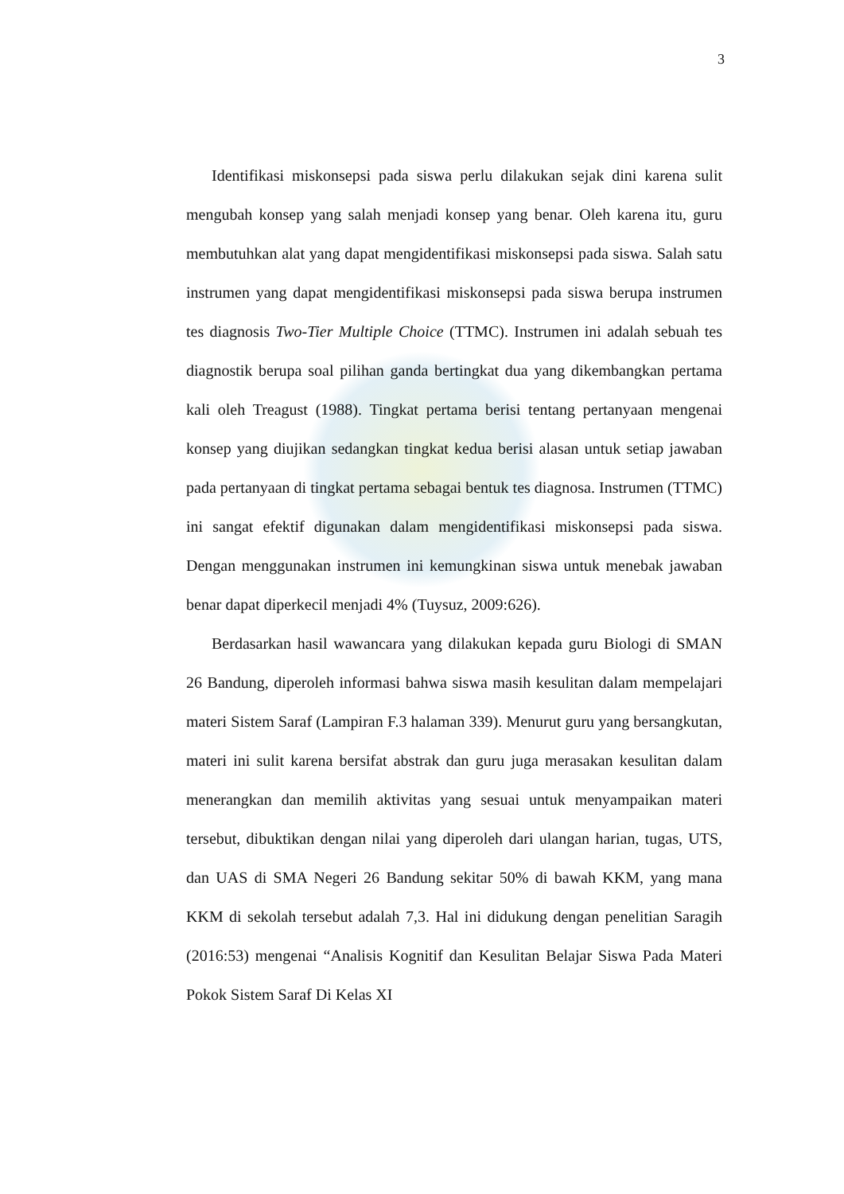3
Identifikasi miskonsepsi pada siswa perlu dilakukan sejak dini karena sulit mengubah konsep yang salah menjadi konsep yang benar. Oleh karena itu, guru membutuhkan alat yang dapat mengidentifikasi miskonsepsi pada siswa. Salah satu instrumen yang dapat mengidentifikasi miskonsepsi pada siswa berupa instrumen tes diagnosis Two-Tier Multiple Choice (TTMC). Instrumen ini adalah sebuah tes diagnostik berupa soal pilihan ganda bertingkat dua yang dikembangkan pertama kali oleh Treagust (1988). Tingkat pertama berisi tentang pertanyaan mengenai konsep yang diujikan sedangkan tingkat kedua berisi alasan untuk setiap jawaban pada pertanyaan di tingkat pertama sebagai bentuk tes diagnosa. Instrumen (TTMC) ini sangat efektif digunakan dalam mengidentifikasi miskonsepsi pada siswa. Dengan menggunakan instrumen ini kemungkinan siswa untuk menebak jawaban benar dapat diperkecil menjadi 4% (Tuysuz, 2009:626).
Berdasarkan hasil wawancara yang dilakukan kepada guru Biologi di SMAN 26 Bandung, diperoleh informasi bahwa siswa masih kesulitan dalam mempelajari materi Sistem Saraf (Lampiran F.3 halaman 339). Menurut guru yang bersangkutan, materi ini sulit karena bersifat abstrak dan guru juga merasakan kesulitan dalam menerangkan dan memilih aktivitas yang sesuai untuk menyampaikan materi tersebut, dibuktikan dengan nilai yang diperoleh dari ulangan harian, tugas, UTS, dan UAS di SMA Negeri 26 Bandung sekitar 50% di bawah KKM, yang mana KKM di sekolah tersebut adalah 7,3. Hal ini didukung dengan penelitian Saragih (2016:53) mengenai “Analisis Kognitif dan Kesulitan Belajar Siswa Pada Materi Pokok Sistem Saraf Di Kelas XI